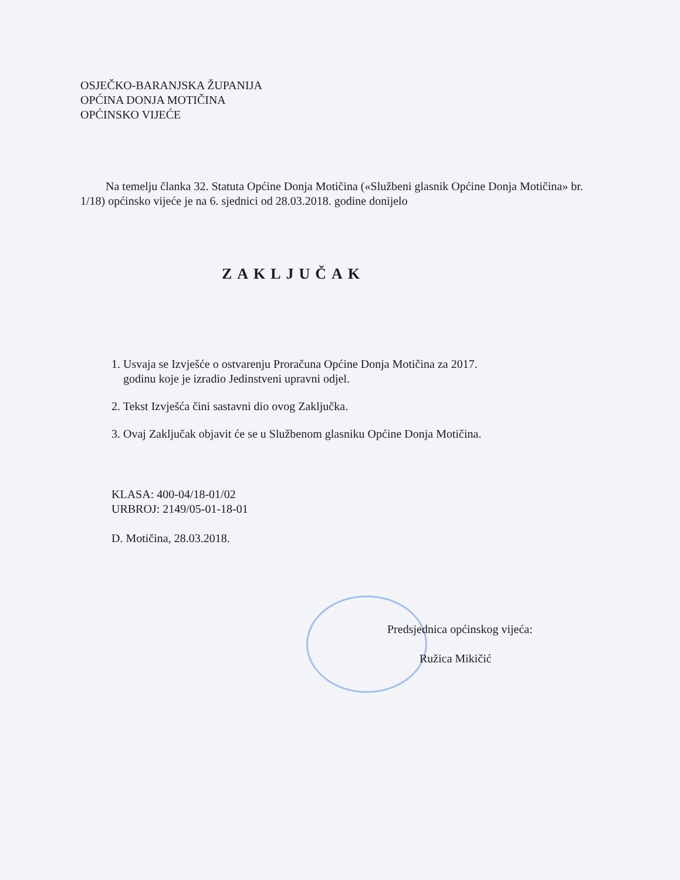OSJEČKO-BARANJSKA ŽUPANIJA
OPĆINA DONJA MOTIČINA
OPĆINSKO VIJEĆE
Na temelju članka 32. Statuta Općine Donja Motičina («Službeni glasnik Općine Donja Motičina» br. 1/18) općinsko vijeće je na 6. sjednici od 28.03.2018. godine donijelo
ZAKLJUČAK
1. Usvaja se Izvješće o ostvarenju Proračuna Općine Donja Motičina za 2017.
godinu koje je izradio Jedinstveni upravni odjel.
2. Tekst Izvješća čini sastavni dio ovog Zaključka.
3. Ovaj Zaključak objavit će se u Službenom glasniku Općine Donja Motičina.
KLASA: 400-04/18-01/02
URBROJ: 2149/05-01-18-01
D. Motičina, 28.03.2018.
Predsjednica općinskog vijeća:
Ružica Mikičić